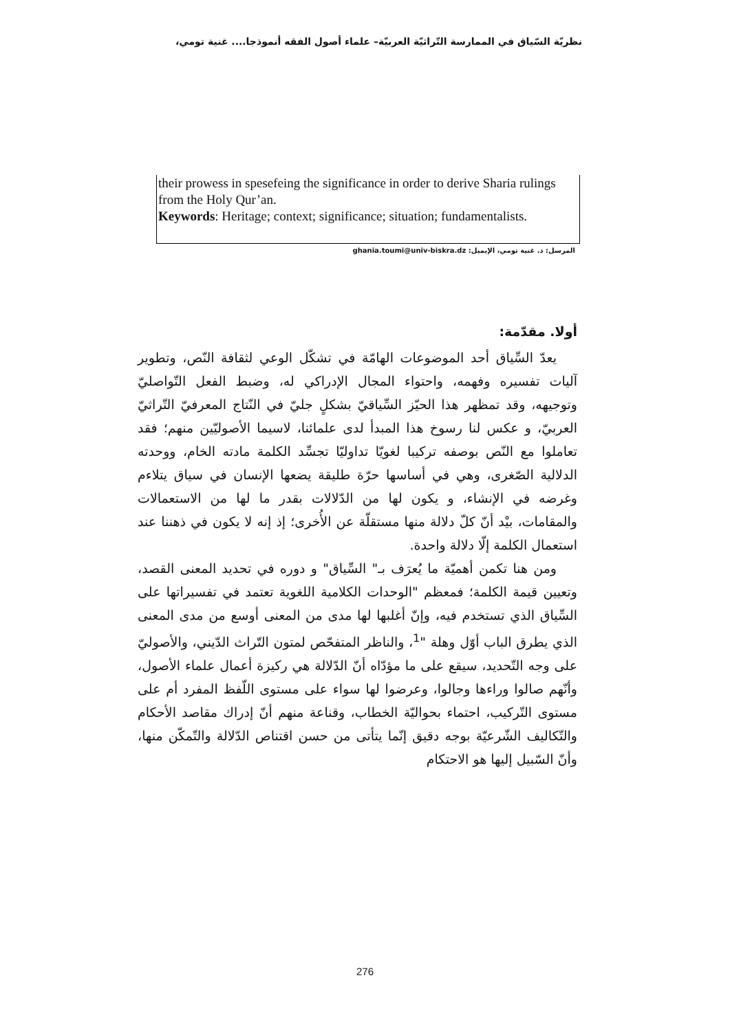نظريّة السّياق في الممارسة التّراثيّة العربيّة– علماء أصول الفقه أنموذجا.... غنية تومي،
their prowess in spesefeing the significance in order to derive Sharia rulings from the Holy Qur’an.
Keywords: Heritage; context; significance; situation; fundamentalists.
المرسل: د. غنية تومي، الإيميل: ghania.toumi@univ-biskra.dz
أولا. مقدّمة:
يعدّ السِّياق أحد الموضوعات الهامّة في تشكّل الوعي لثقافة النّص، وتطوير آليات تفسيره وفهمه، واحتواء المجال الإدراكي له، وضبط الفعل التّواصليّ وتوجيهه، وقد تمظهر هذا الحيّز السِّياقيّ بشكلٍ جليّ في النّتاج المعرفيّ التّراثيّ العربيّ، و عكس لنا رسوخ هذا المبدأ لدى علمائنا، لاسيما الأصوليّين منهم؛ فقد تعاملوا مع النّص بوصفه تركيبا لغويّا تداوليّا تجسِّد الكلمة مادته الخام، ووحدته الدلالية الصّغرى، وهي في أساسها حرّة طليقة يضعها الإنسان في سياق يتلاءم وغرضه في الإنشاء، و يكون لها من الدّلالات بقدر ما لها من الاستعمالات والمقامات، بيْد أنّ كلّ دلالة منها مستقلّة عن الأُخرى؛ إذ إنه لا يكون في ذهننا عند استعمال الكلمة إلّا دلالة واحدة.
ومن هنا تكمن أهميّة ما يُعرَف بـ" السِّياق" و دوره في تحديد المعنى القصد، وتعيين قيمة الكلمة؛ فمعظم "الوحدات الكلامية اللغوية تعتمد في تفسيراتها على السِّياق الذي تستخدم فيه، وإنّ أغلبها لها مدى من المعنى أوسع من مدى المعنى الذي يطرق الباب أوّل وهلة "<sup>1</sup>، والناظر المتفحّص لمتون التّراث الدّيني، والأصوليّ على وجه التّحديد، سيقع على ما مؤدّاه أنّ الدّلالة هي ركيزة أعمال علماء الأصول، وأنّهم صالوا وراءها وجالوا، وعرضوا لها سواء على مستوى اللّفظ المفرد أم على مستوى التّركيب، احتماء بحواليّة الخطاب، وقناعة منهم أنّ إدراك مقاصد الأحكام والتّكاليف الشّرعيّة بوجه دقيق إنّما يتأتى من حسن اقتناص الدّلالة والتّمكّن منها، وأنّ السّبيل إليها هو الاحتكام
276